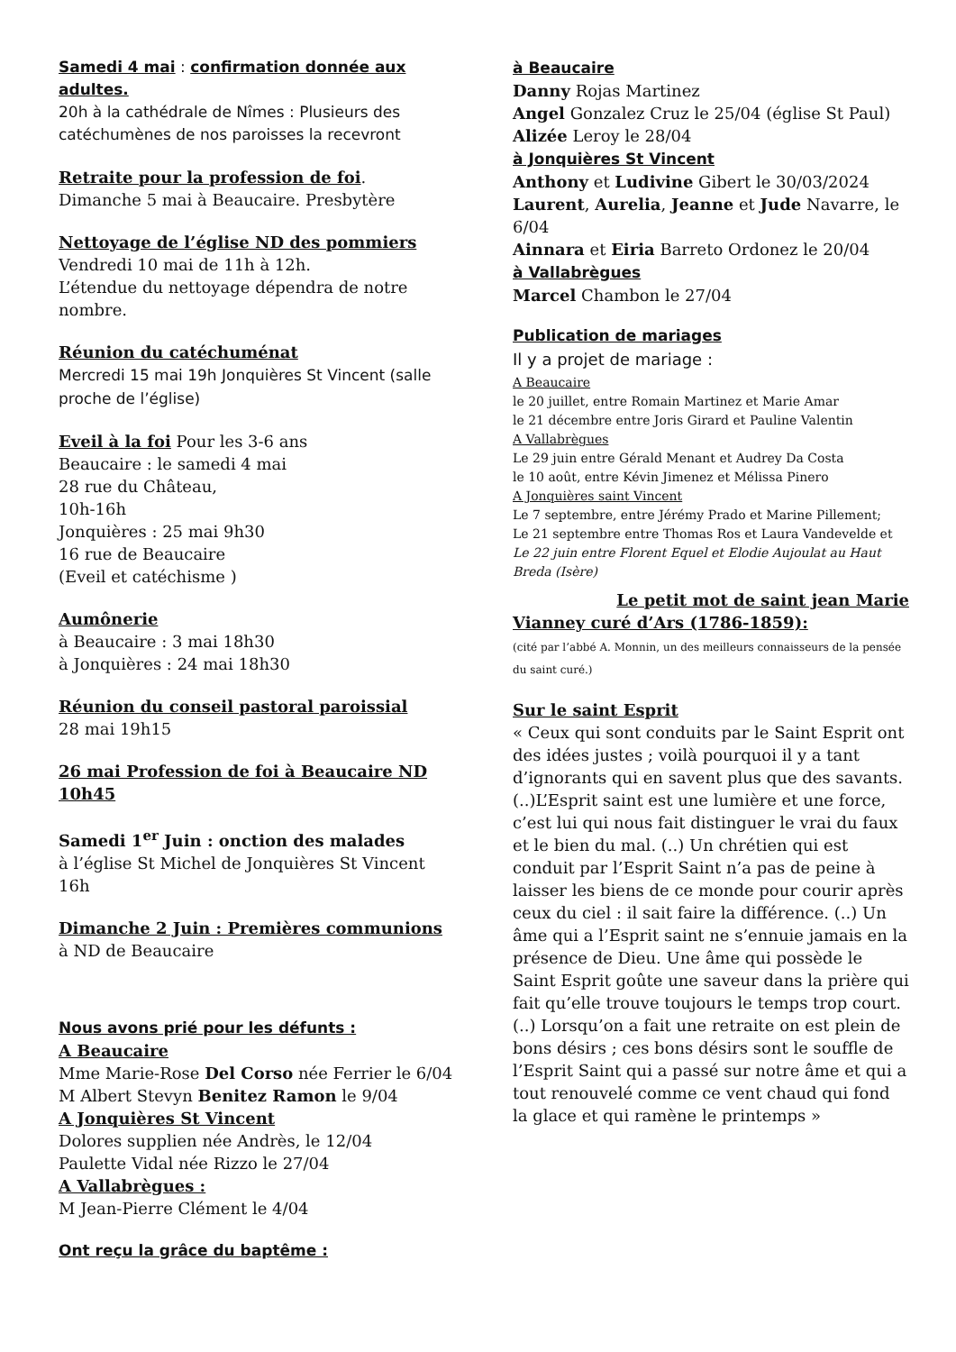Samedi 4 mai : confirmation donnée aux adultes.
20h à la cathédrale de Nîmes : Plusieurs des catéchumènes de nos paroisses la recevront
Retraite pour la profession de foi.
Dimanche 5 mai à Beaucaire. Presbytère
Nettoyage de l’église ND des pommiers
Vendredi 10 mai de 11h à 12h.
L’étendue du nettoyage dépendra de notre nombre.
Réunion du catéchuménat
Mercredi 15 mai 19h Jonquières St Vincent (salle proche de l’église)
Eveil à la foi Pour les 3-6 ans
Beaucaire : le samedi 4 mai
28 rue du Château,
10h-16h
Jonquières : 25 mai 9h30
16 rue de Beaucaire
(Eveil et catéchisme )
Aumônerie
à Beaucaire : 3 mai 18h30
à Jonquières : 24 mai 18h30
Réunion du conseil pastoral paroissial
28 mai 19h15
26 mai Profession de foi à Beaucaire ND 10h45
Samedi 1<sup>er</sup> Juin : onction des malades
à l’église St Michel de Jonquières St Vincent 16h
Dimanche 2 Juin : Premières communions
à ND de Beaucaire
Nous avons prié pour les défunts :
A Beaucaire
Mme Marie-Rose Del Corso née Ferrier le 6/04
M Albert Stevyn Benitez Ramon le 9/04
A Jonquières St Vincent
Dolores supplien née Andrès, le 12/04
Paulette Vidal née Rizzo le 27/04
A Vallabrègues :
M Jean-Pierre Clément le 4/04
Ont reçu la grâce du baptême :
à Beaucaire
Danny Rojas Martinez
Angel Gonzalez Cruz le 25/04 (église St Paul)
Alizée Leroy le 28/04
à Jonquières St Vincent
Anthony et Ludivine Gibert le 30/03/2024
Laurent, Aurelia, Jeanne et Jude Navarre, le 6/04
Ainnara et Eiria Barreto Ordonez le 20/04
à Vallabrègues
Marcel Chambon le 27/04
Publication de mariages
Il y a projet de mariage :
A Beaucaire
le 20 juillet, entre Romain Martinez et Marie Amar
le 21 décembre entre Joris Girard et Pauline Valentin
A Vallabrègues
Le 29 juin entre Gérald Menant et Audrey Da Costa
le 10 août, entre Kévin Jimenez et Mélissa Pinero
A Jonquières saint Vincent
Le 7 septembre, entre Jérémy Prado et Marine Pillement;
Le 21 septembre entre Thomas Ros et Laura Vandevelde et
Le 22 juin entre Florent Equel et Elodie Aujoulat au Haut Breda (Isère)
Le petit mot de saint jean Marie
Vianney curé d’Ars (1786-1859):
(cité par l’abbé A. Monnin, un des meilleurs connaisseurs de la pensée du saint curé.)
Sur le saint Esprit
« Ceux qui sont conduits par le Saint Esprit ont des idées justes ; voilà pourquoi il y a tant d’ignorants qui en savent plus que des savants. (..)L’Esprit saint est une lumière et une force, c’est lui qui nous fait distinguer le vrai du faux et le bien du mal. (..) Un chrétien qui est conduit par l’Esprit Saint n’a pas de peine à laisser les biens de ce monde pour courir après ceux du ciel : il sait faire la différence. (..) Un âme qui a l’Esprit saint ne s’ennuie jamais en la présence de Dieu. Une âme qui possède le Saint Esprit goûte une saveur dans la prière qui fait qu’elle trouve toujours le temps trop court.
(..) Lorsqu’on a fait une retraite on est plein de bons désirs ; ces bons désirs sont le souffle de l’Esprit Saint qui a passé sur notre âme et qui a tout renouvelé comme ce vent chaud qui fond la glace et qui ramène le printemps »